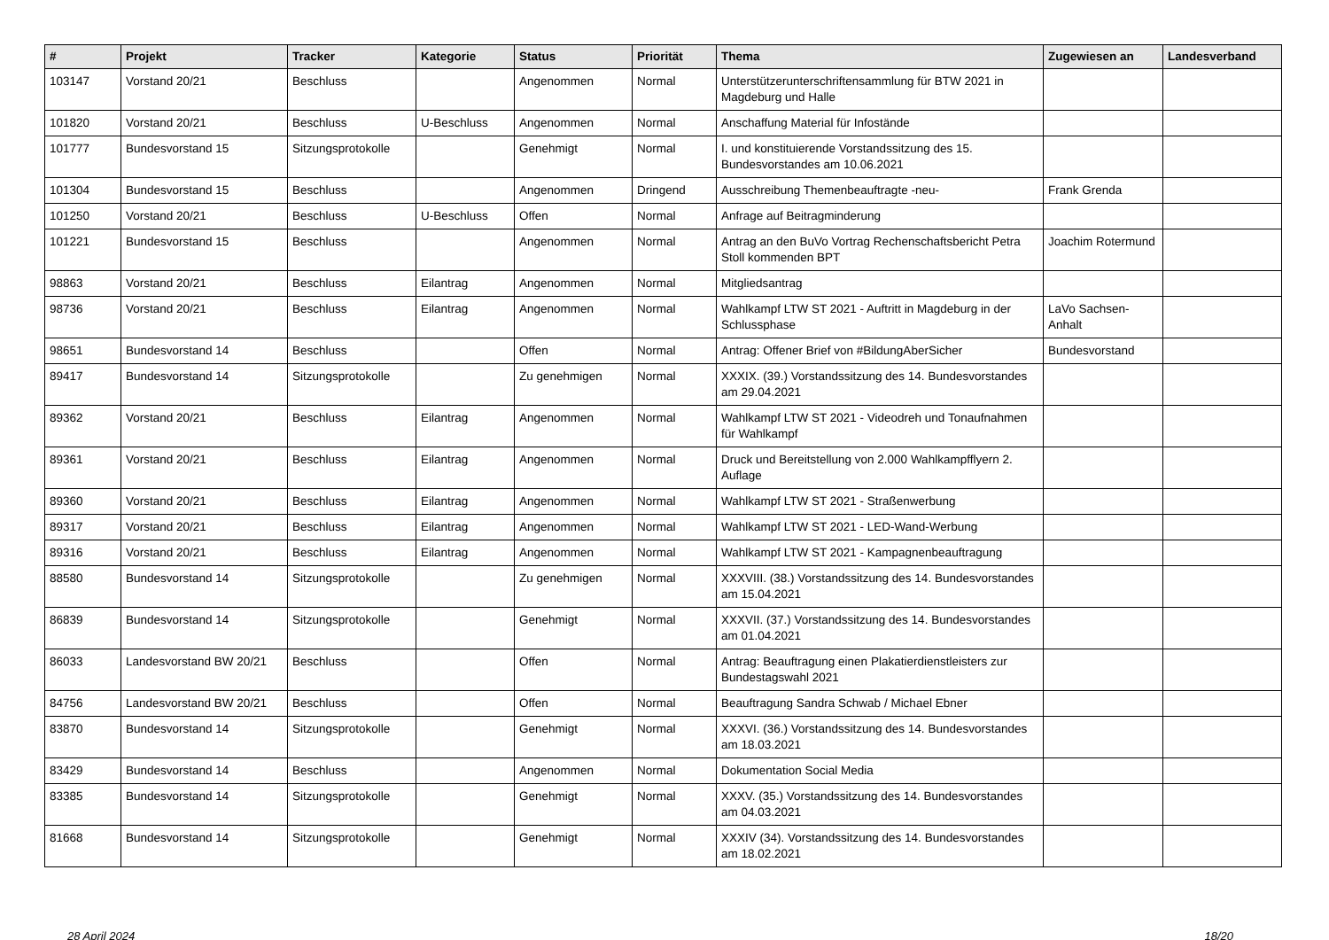| # | Projekt | Tracker | Kategorie | Status | Priorität | Thema | Zugewiesen an | Landesverband |
| --- | --- | --- | --- | --- | --- | --- | --- | --- |
| 103147 | Vorstand 20/21 | Beschluss | | Angenommen | Normal | Unterstützerunterschriftensammlung für BTW 2021 in Magdeburg und Halle | | |
| 101820 | Vorstand 20/21 | Beschluss | U-Beschluss | Angenommen | Normal | Anschaffung Material für Infostände | | |
| 101777 | Bundesvorstand 15 | Sitzungsprotokolle | | Genehmigt | Normal | I. und konstituierende Vorstandssitzung des 15. Bundesvorstandes am 10.06.2021 | | |
| 101304 | Bundesvorstand 15 | Beschluss | | Angenommen | Dringend | Ausschreibung Themenbeauftragte -neu- | Frank Grenda | |
| 101250 | Vorstand 20/21 | Beschluss | U-Beschluss | Offen | Normal | Anfrage auf Beitragminderung | | |
| 101221 | Bundesvorstand 15 | Beschluss | | Angenommen | Normal | Antrag an den BuVo Vortrag Rechenschaftsbericht Petra Stoll kommenden BPT | Joachim Rotermund | |
| 98863 | Vorstand 20/21 | Beschluss | Eilantrag | Angenommen | Normal | Mitgliedsantrag | | |
| 98736 | Vorstand 20/21 | Beschluss | Eilantrag | Angenommen | Normal | Wahlkampf LTW ST 2021 - Auftritt in Magdeburg in der Schlussphase | LaVo Sachsen-Anhalt | |
| 98651 | Bundesvorstand 14 | Beschluss | | Offen | Normal | Antrag: Offener Brief von #BildungAberSicher | Bundesvorstand | |
| 89417 | Bundesvorstand 14 | Sitzungsprotokolle | | Zu genehmigen | Normal | XXXIX. (39.) Vorstandssitzung des 14. Bundesvorstandes am 29.04.2021 | | |
| 89362 | Vorstand 20/21 | Beschluss | Eilantrag | Angenommen | Normal | Wahlkampf LTW ST 2021 - Videodreh und Tonaufnahmen für Wahlkampf | | |
| 89361 | Vorstand 20/21 | Beschluss | Eilantrag | Angenommen | Normal | Druck und Bereitstellung von 2.000 Wahlkampfflyern 2. Auflage | | |
| 89360 | Vorstand 20/21 | Beschluss | Eilantrag | Angenommen | Normal | Wahlkampf LTW ST 2021 - Straßenwerbung | | |
| 89317 | Vorstand 20/21 | Beschluss | Eilantrag | Angenommen | Normal | Wahlkampf LTW ST 2021 - LED-Wand-Werbung | | |
| 89316 | Vorstand 20/21 | Beschluss | Eilantrag | Angenommen | Normal | Wahlkampf LTW ST 2021 - Kampagnenbeauftragung | | |
| 88580 | Bundesvorstand 14 | Sitzungsprotokolle | | Zu genehmigen | Normal | XXXVIII. (38.) Vorstandssitzung des 14. Bundesvorstandes am 15.04.2021 | | |
| 86839 | Bundesvorstand 14 | Sitzungsprotokolle | | Genehmigt | Normal | XXXVII. (37.) Vorstandssitzung des 14. Bundesvorstandes am 01.04.2021 | | |
| 86033 | Landesvorstand BW 20/21 | Beschluss | | Offen | Normal | Antrag: Beauftragung einen Plakatierdienstleisters zur Bundestagswahl 2021 | | |
| 84756 | Landesvorstand BW 20/21 | Beschluss | | Offen | Normal | Beauftragung Sandra Schwab / Michael Ebner | | |
| 83870 | Bundesvorstand 14 | Sitzungsprotokolle | | Genehmigt | Normal | XXXVI. (36.) Vorstandssitzung des 14. Bundesvorstandes am 18.03.2021 | | |
| 83429 | Bundesvorstand 14 | Beschluss | | Angenommen | Normal | Dokumentation Social Media | | |
| 83385 | Bundesvorstand 14 | Sitzungsprotokolle | | Genehmigt | Normal | XXXV. (35.) Vorstandssitzung des 14. Bundesvorstandes am 04.03.2021 | | |
| 81668 | Bundesvorstand 14 | Sitzungsprotokolle | | Genehmigt | Normal | XXXIV (34). Vorstandssitzung des 14. Bundesvorstandes am 18.02.2021 | | |
28 April 2024 18/20